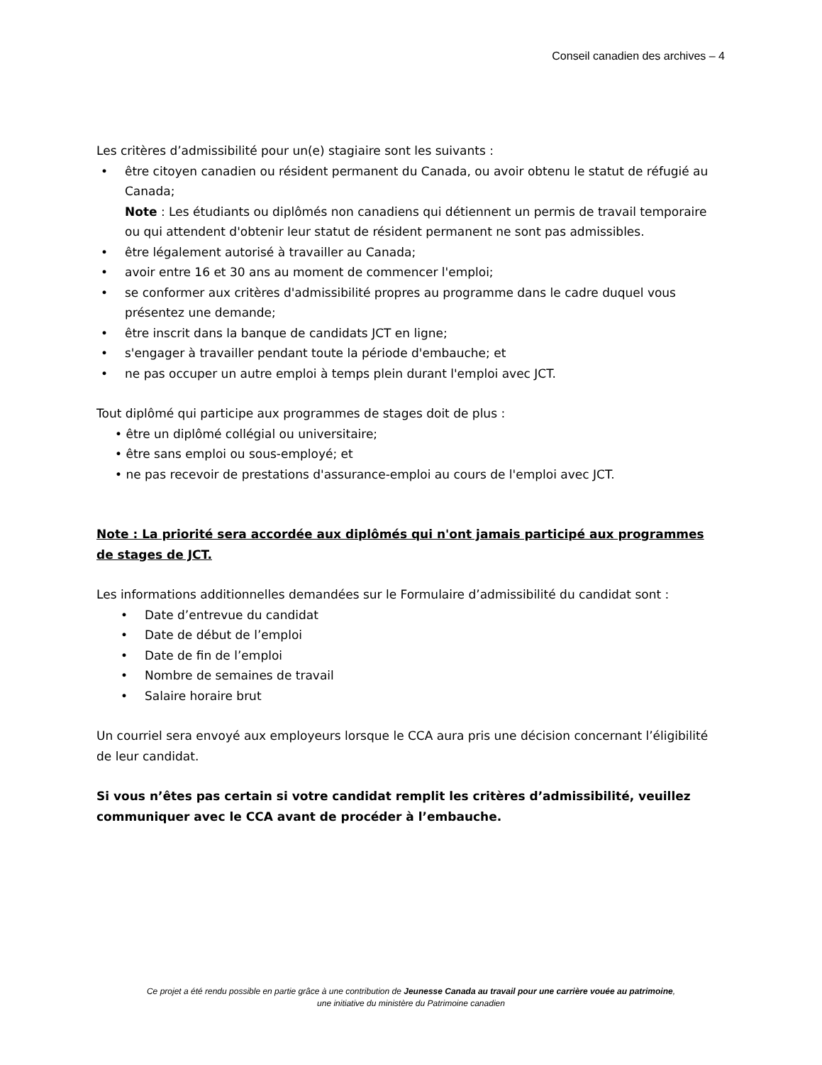Conseil canadien des archives – 4
Les critères d’admissibilité pour un(e) stagiaire sont les suivants :
• être citoyen canadien ou résident permanent du Canada, ou avoir obtenu le statut de réfugié au Canada;
Note : Les étudiants ou diplômés non canadiens qui détiennent un permis de travail temporaire ou qui attendent d'obtenir leur statut de résident permanent ne sont pas admissibles.
• être légalement autorisé à travailler au Canada;
• avoir entre 16 et 30 ans au moment de commencer l'emploi;
• se conformer aux critères d'admissibilité propres au programme dans le cadre duquel vous présentez une demande;
• être inscrit dans la banque de candidats JCT en ligne;
• s'engager à travailler pendant toute la période d'embauche; et
• ne pas occuper un autre emploi à temps plein durant l'emploi avec JCT.
Tout diplômé qui participe aux programmes de stages doit de plus :
• être un diplômé collégial ou universitaire;
• être sans emploi ou sous-employé; et
• ne pas recevoir de prestations d'assurance-emploi au cours de l'emploi avec JCT.
Note : La priorité sera accordée aux diplômés qui n'ont jamais participé aux programmes de stages de JCT.
Les informations additionnelles demandées sur le Formulaire d’admissibilité du candidat sont :
• Date d’entrevue du candidat
• Date de début de l’emploi
• Date de fin de l’emploi
• Nombre de semaines de travail
• Salaire horaire brut
Un courriel sera envoyé aux employeurs lorsque le CCA aura pris une décision concernant l’éligibilité de leur candidat.
Si vous n’êtes pas certain si votre candidat remplit les critères d’admissibilité, veuillez communiquer avec le CCA avant de procéder à l’embauche.
Ce projet a été rendu possible en partie grâce à une contribution de Jeunesse Canada au travail pour une carrière vouée au patrimoine,
une initiative du ministère du Patrimoine canadien